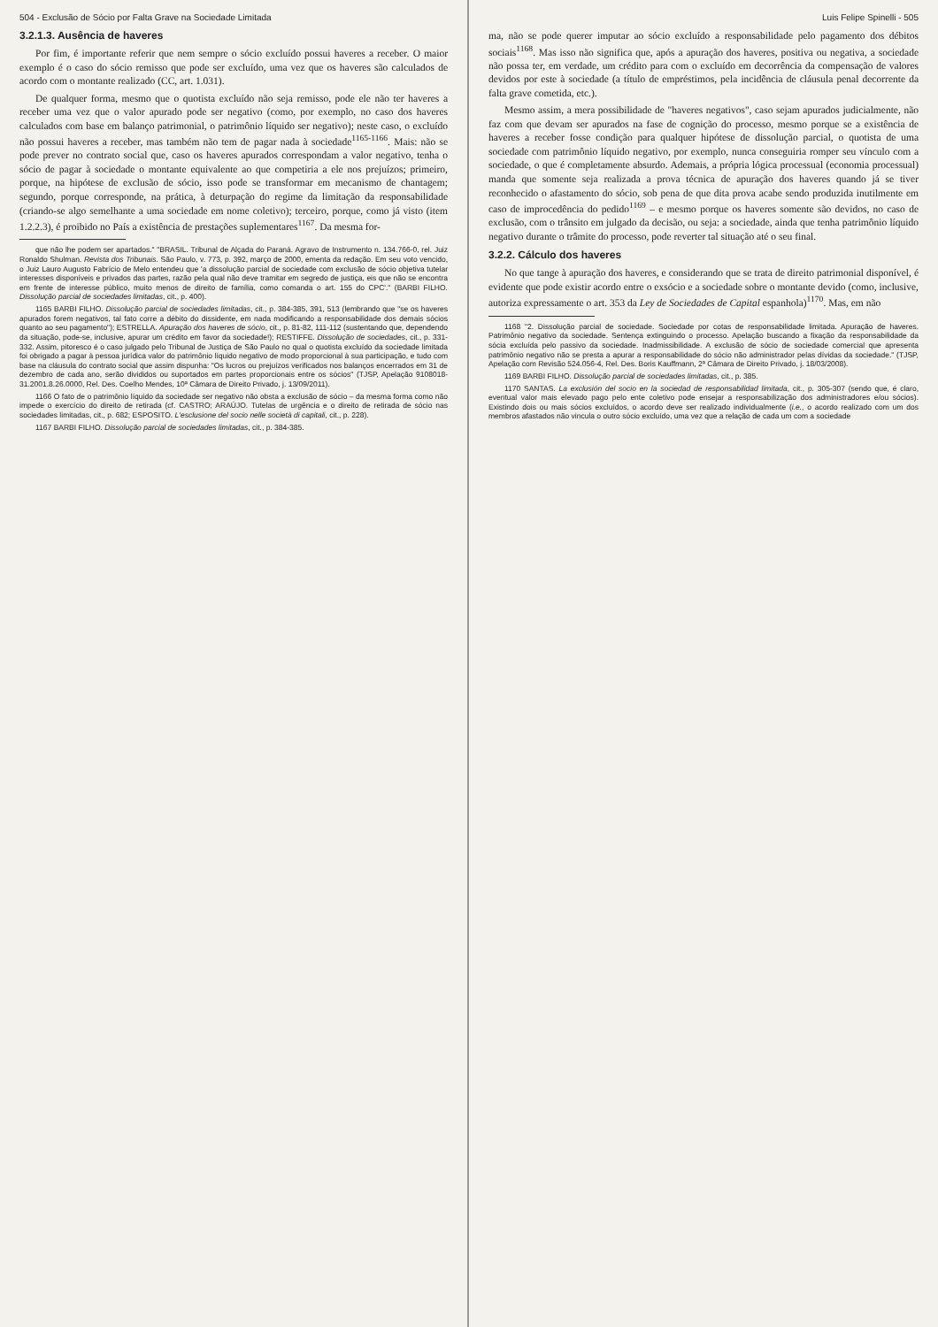504 - Exclusão de Sócio por Falta Grave na Sociedade Limitada
3.2.1.3. Ausência de haveres
Por fim, é importante referir que nem sempre o sócio excluído possui haveres a receber. O maior exemplo é o caso do sócio remisso que pode ser excluído, uma vez que os haveres são calculados de acordo com o montante realizado (CC, art. 1.031).
De qualquer forma, mesmo que o quotista excluído não seja remisso, pode ele não ter haveres a receber uma vez que o valor apurado pode ser negativo (como, por exemplo, no caso dos haveres calculados com base em balanço patrimonial, o patrimônio líquido ser negativo); neste caso, o excluído não possui haveres a receber, mas também não tem de pagar nada à sociedade<sup>1165-1166</sup>. Mais: não se pode prever no contrato social que, caso os haveres apurados correspondam a valor negativo, tenha o sócio de pagar à sociedade o montante equivalente ao que competiria a ele nos prejuízos; primeiro, porque, na hipótese de exclusão de sócio, isso pode se transformar em mecanismo de chantagem; segundo, porque corresponde, na prática, à deturpação do regime da limitação da responsabilidade (criando-se algo semelhante a uma sociedade em nome coletivo); terceiro, porque, como já visto (item 1.2.2.3), é proibido no País a existência de prestações suplementares<sup>1167</sup>. Da mesma for-
que não lhe podem ser apartados." "BRASIL. Tribunal de Alçada do Paraná. Agravo de Instrumento n. 134.766-0, rel. Juiz Ronaldo Shulman. Revista dos Tribunais. São Paulo, v. 773, p. 392, março de 2000, ementa da redação. Em seu voto vencido, o Juiz Lauro Augusto Fabrício de Melo entendeu que 'a dissolução parcial de sociedade com exclusão de sócio objetiva tutelar interesses disponíveis e privados das partes, razão pela qual não deve tramitar em segredo de justiça, eis que não se encontra em frente de interesse público, muito menos de direito de família, como comanda o art. 155 do CPC'." (BARBI FILHO. Dissolução parcial de sociedades limitadas, cit., p. 400).
1165 BARBI FILHO. Dissolução parcial de sociedades limitadas, cit., p. 384-385, 391, 513 (lembrando que "se os haveres apurados forem negativos, tal fato corre a débito do dissidente, em nada modificando a responsabilidade dos demais sócios quanto ao seu pagamento"); ESTRELLA. Apuração dos haveres de sócio, cit., p. 81-82, 111-112 (sustentando que, dependendo da situação, pode-se, inclusive, apurar um crédito em favor da sociedade!); RESTIFFE. Dissolução de sociedades, cit., p. 331-332. Assim, pitoresco é o caso julgado pelo Tribunal de Justiça de São Paulo no qual o quotista excluído da sociedade limitada foi obrigado a pagar à pessoa jurídica valor do patrimônio líquido negativo de modo proporcional à sua participação, e tudo com base na cláusula do contrato social que assim dispunha: "Os lucros ou prejuízos verificados nos balanços encerrados em 31 de dezembro de cada ano, serão divididos ou suportados em partes proporcionais entre os sócios" (TJSP, Apelação 9108018-31.2001.8.26.0000, Rel. Des. Coelho Mendes, 10ª Câmara de Direito Privado, j. 13/09/2011).
1166 O fato de o patrimônio líquido da sociedade ser negativo não obsta a exclusão de sócio – da mesma forma como não impede o exercício do direito de retirada (cf. CASTRO; ARAÚJO. Tutelas de urgência e o direito de retirada de sócio nas sociedades limitadas, cit., p. 682; ESPOSITO. L'esclusione del socio nelle società di capitali, cit., p. 228).
1167 BARBI FILHO. Dissolução parcial de sociedades limitadas, cit., p. 384-385.
Luis Felipe Spinelli - 505
ma, não se pode querer imputar ao sócio excluído a responsabilidade pelo pagamento dos débitos sociais<sup>1168</sup>. Mas isso não significa que, após a apuração dos haveres, positiva ou negativa, a sociedade não possa ter, em verdade, um crédito para com o excluído em decorrência da compensação de valores devidos por este à sociedade (a título de empréstimos, pela incidência de cláusula penal decorrente da falta grave cometida, etc.).
Mesmo assim, a mera possibilidade de "haveres negativos", caso sejam apurados judicialmente, não faz com que devam ser apurados na fase de cognição do processo, mesmo porque se a existência de haveres a receber fosse condição para qualquer hipótese de dissolução parcial, o quotista de uma sociedade com patrimônio líquido negativo, por exemplo, nunca conseguiria romper seu vínculo com a sociedade, o que é completamente absurdo. Ademais, a própria lógica processual (economia processual) manda que somente seja realizada a prova técnica de apuração dos haveres quando já se tiver reconhecido o afastamento do sócio, sob pena de que dita prova acabe sendo produzida inutilmente em caso de improcedência do pedido<sup>1169</sup> – e mesmo porque os haveres somente são devidos, no caso de exclusão, com o trânsito em julgado da decisão, ou seja: a sociedade, ainda que tenha patrimônio líquido negativo durante o trâmite do processo, pode reverter tal situação até o seu final.
3.2.2. Cálculo dos haveres
No que tange à apuração dos haveres, e considerando que se trata de direito patrimonial disponível, é evidente que pode existir acordo entre o exsócio e a sociedade sobre o montante devido (como, inclusive, autoriza expressamente o art. 353 da Ley de Sociedades de Capital espanhola)<sup>1170</sup>. Mas, em não
1168 "2. Dissolução parcial de sociedade. Sociedade por cotas de responsabilidade limitada. Apuração de haveres. Patrimônio negativo da sociedade. Sentença extinguindo o processo. Apelação buscando a fixação da responsabilidade da sócia excluída pelo passivo da sociedade. Inadmissibilidade. A exclusão de sócio de sociedade comercial que apresenta patrimônio negativo não se presta a apurar a responsabilidade do sócio não administrador pelas dívidas da sociedade." (TJSP, Apelação com Revisão 524.056-4, Rel. Des. Boris Kauffmann, 2ª Câmara de Direito Privado, j. 18/03/2008).
1169 BARBI FILHO. Dissolução parcial de sociedades limitadas, cit., p. 385.
1170 SANTAS. La exclusión del socio en la sociedad de responsabilidad limitada, cit., p. 305-307 (sendo que, é claro, eventual valor mais elevado pago pelo ente coletivo pode ensejar a responsabilização dos administradores e/ou sócios). Existindo dois ou mais sócios excluídos, o acordo deve ser realizado individualmente (i.e., o acordo realizado com um dos membros afastados não vincula o outro sócio excluído, uma vez que a relação de cada um com a sociedade